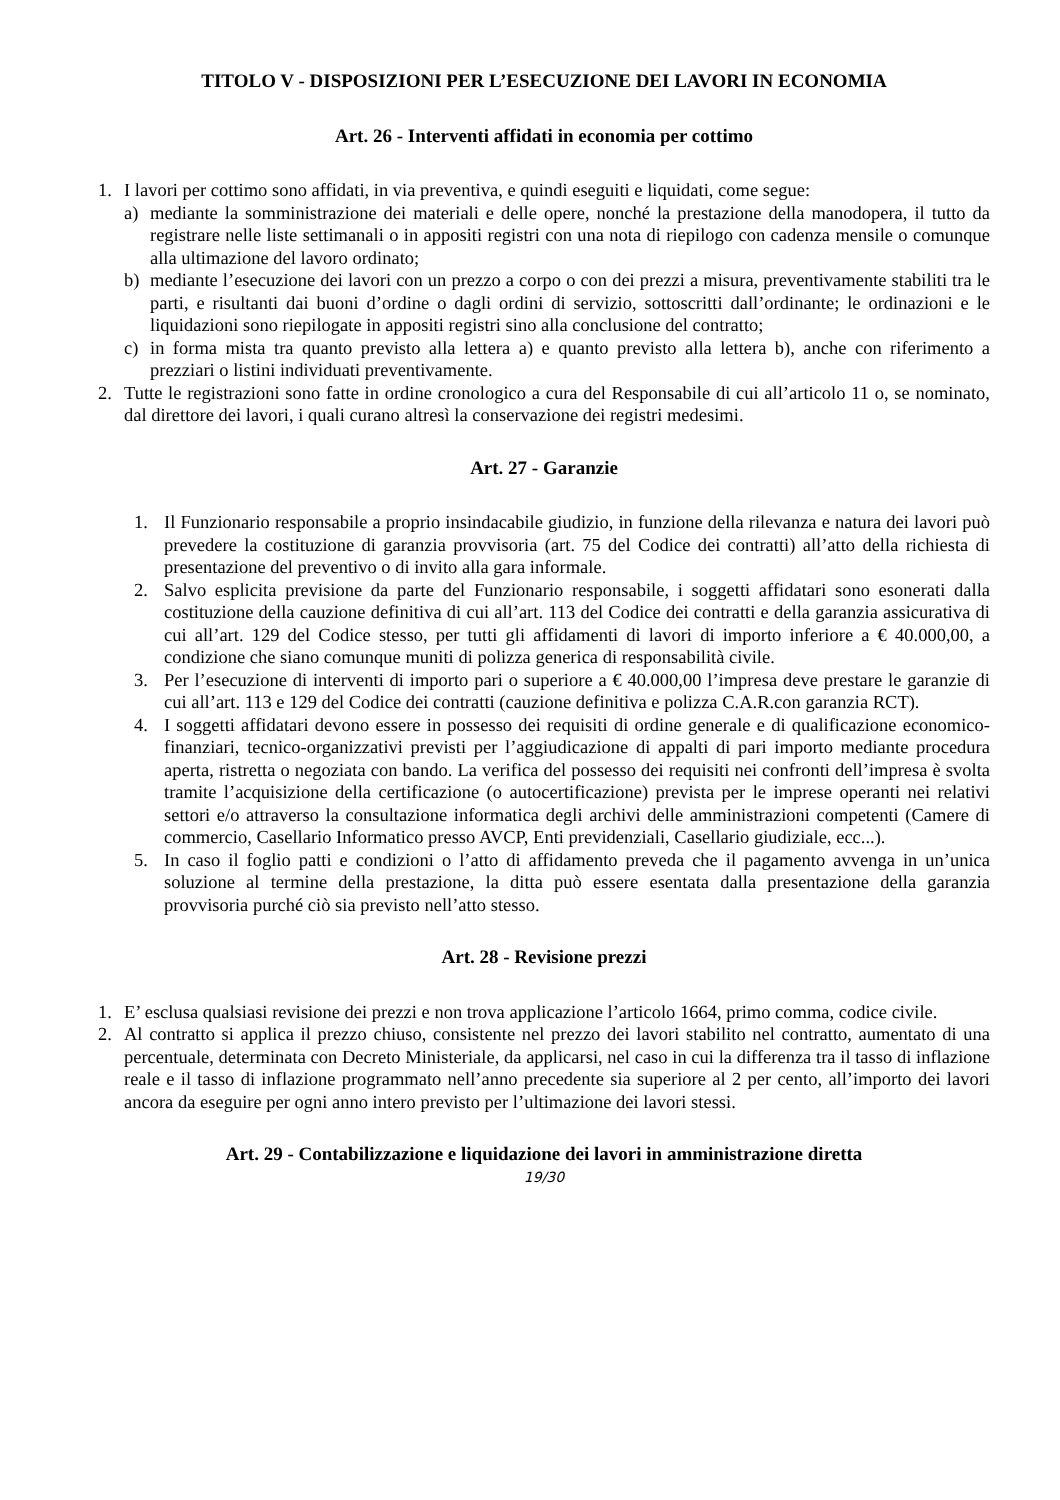TITOLO V - DISPOSIZIONI PER L’ESECUZIONE DEI LAVORI IN ECONOMIA
Art. 26 - Interventi affidati in economia per cottimo
1. I lavori per cottimo sono affidati, in via preventiva, e quindi eseguiti e liquidati, come segue:
a) mediante la somministrazione dei materiali e delle opere, nonché la prestazione della manodopera, il tutto da registrare nelle liste settimanali o in appositi registri con una nota di riepilogo con cadenza mensile o comunque alla ultimazione del lavoro ordinato;
b) mediante l’esecuzione dei lavori con un prezzo a corpo o con dei prezzi a misura, preventivamente stabiliti tra le parti, e risultanti dai buoni d’ordine o dagli ordini di servizio, sottoscritti dall’ordinante; le ordinazioni e le liquidazioni sono riepilogate in appositi registri sino alla conclusione del contratto;
c) in forma mista tra quanto previsto alla lettera a) e quanto previsto alla lettera b), anche con riferimento a prezziari o listini individuati preventivamente.
2. Tutte le registrazioni sono fatte in ordine cronologico a cura del Responsabile di cui all’articolo 11 o, se nominato, dal direttore dei lavori, i quali curano altresì la conservazione dei registri medesimi.
Art. 27 - Garanzie
1. Il Funzionario responsabile a proprio insindacabile giudizio, in funzione della rilevanza e natura dei lavori può prevedere la costituzione di garanzia provvisoria (art. 75 del Codice dei contratti) all’atto della richiesta di presentazione del preventivo o di invito alla gara informale.
2. Salvo esplicita previsione da parte del Funzionario responsabile, i soggetti affidatari sono esonerati dalla costituzione della cauzione definitiva di cui all’art. 113 del Codice dei contratti e della garanzia assicurativa di cui all’art. 129 del Codice stesso, per tutti gli affidamenti di lavori di importo inferiore a € 40.000,00, a condizione che siano comunque muniti di polizza generica di responsabilità civile.
3. Per l’esecuzione di interventi di importo pari o superiore a € 40.000,00 l’impresa deve prestare le garanzie di cui all’art. 113 e 129 del Codice dei contratti (cauzione definitiva e polizza C.A.R.con garanzia RCT).
4. I soggetti affidatari devono essere in possesso dei requisiti di ordine generale e di qualificazione economico-finanziari, tecnico-organizzativi previsti per l’aggiudicazione di appalti di pari importo mediante procedura aperta, ristretta o negoziata con bando. La verifica del possesso dei requisiti nei confronti dell’impresa è svolta tramite l’acquisizione della certificazione (o autocertificazione) prevista per le imprese operanti nei relativi settori e/o attraverso la consultazione informatica degli archivi delle amministrazioni competenti (Camere di commercio, Casellario Informatico presso AVCP, Enti previdenziali, Casellario giudiziale, ecc...).
5. In caso il foglio patti e condizioni o l’atto di affidamento preveda che il pagamento avvenga in un’unica soluzione al termine della prestazione, la ditta può essere esentata dalla presentazione della garanzia provvisoria purché ciò sia previsto nell’atto stesso.
Art. 28 - Revisione prezzi
1. E’ esclusa qualsiasi revisione dei prezzi e non trova applicazione l’articolo 1664, primo comma, codice civile.
2. Al contratto si applica il prezzo chiuso, consistente nel prezzo dei lavori stabilito nel contratto, aumentato di una percentuale, determinata con Decreto Ministeriale, da applicarsi, nel caso in cui la differenza tra il tasso di inflazione reale e il tasso di inflazione programmato nell’anno precedente sia superiore al 2 per cento, all’importo dei lavori ancora da eseguire per ogni anno intero previsto per l’ultimazione dei lavori stessi.
Art. 29 - Contabilizzazione e liquidazione dei lavori in amministrazione diretta
19/30